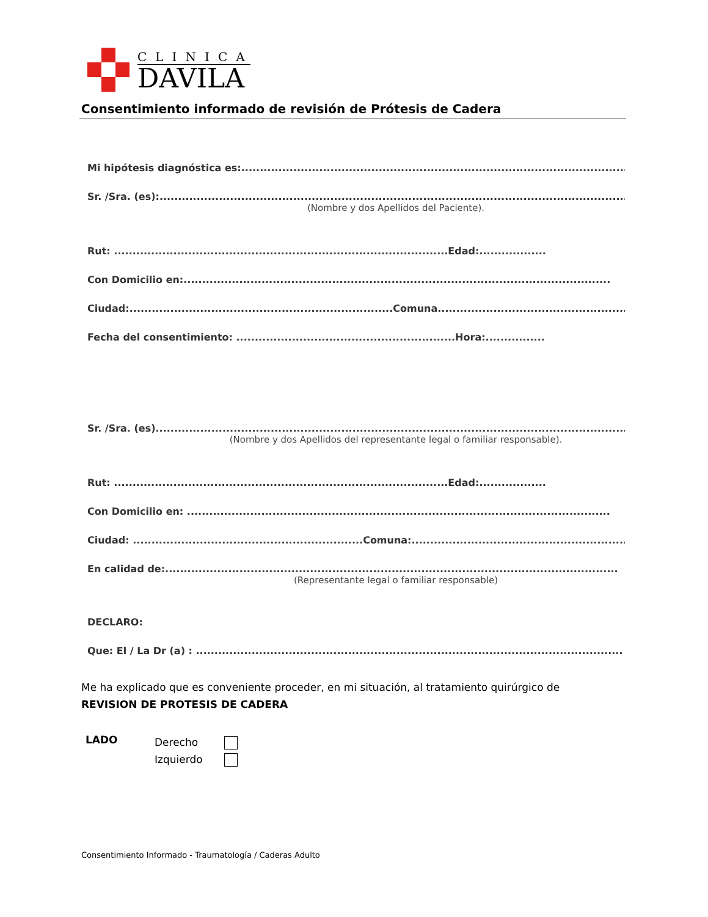CLINICA
DAVILA
Consentimiento informado de revisión de Prótesis de Cadera
Mi hipótesis diagnóstica es:....................................................................................................................
Sr. /Sra. (es):.................................................................................................................................
(Nombre y dos Apellidos del Paciente).
Rut: ..........................................................................................Edad:..................
Con Domicilio en:...................................................................................................................
Ciudad:.......................................................................Comuna..........................................................
Fecha del consentimiento: ...........................................................Hora:................
Sr. /Sra. (es)................................................................................................................................
(Nombre y dos Apellidos del representante legal o familiar responsable).
Rut: ..........................................................................................Edad:..................
Con Domicilio en: ..................................................................................................................
Ciudad: ..............................................................Comuna:.................................................................
En calidad de:..........................................................................................................................
(Representante legal o familiar responsable)
DECLARO:
Que: El / La Dr (a) : ...................................................................................................................
Me ha explicado que es conveniente proceder, en mi situación, al tratamiento quirúrgico de
REVISION DE PROTESIS DE CADERA
LADO
Derecho
Izquierdo
Consentimiento Informado - Traumatología / Caderas Adulto